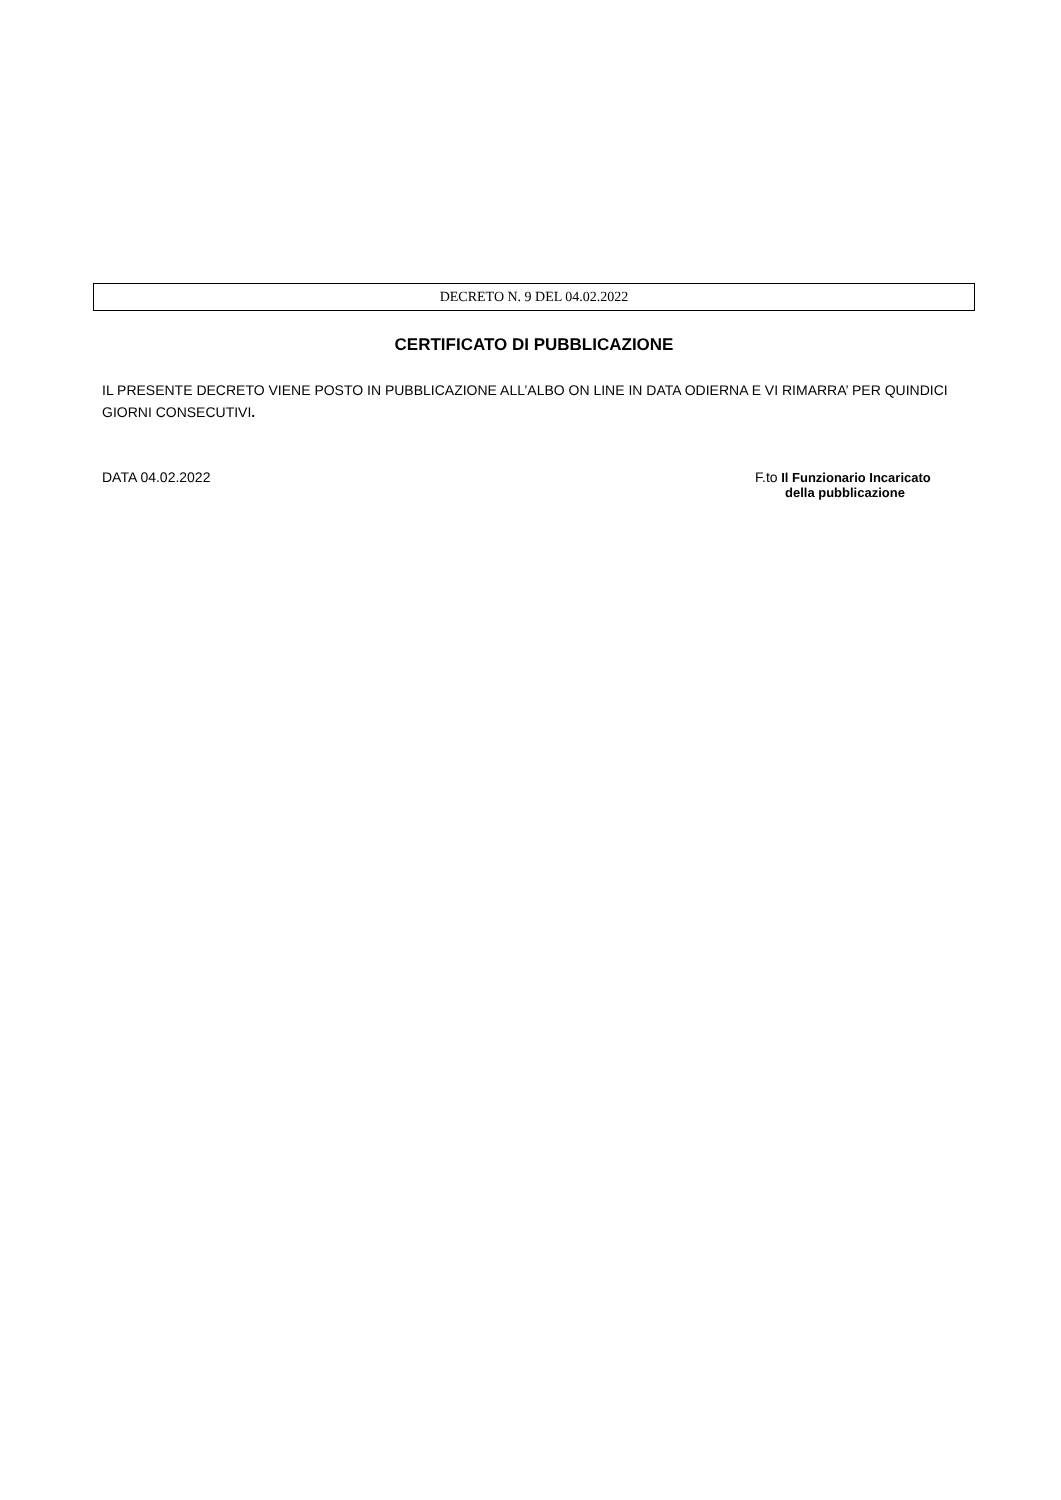DECRETO N. 9 DEL 04.02.2022
CERTIFICATO DI PUBBLICAZIONE
IL PRESENTE DECRETO VIENE POSTO IN PUBBLICAZIONE ALL’ALBO ON LINE IN DATA ODIERNA E VI RIMARRA’ PER QUINDICI GIORNI CONSECUTIVI.
DATA 04.02.2022 F.to Il Funzionario Incaricato
della pubblicazione